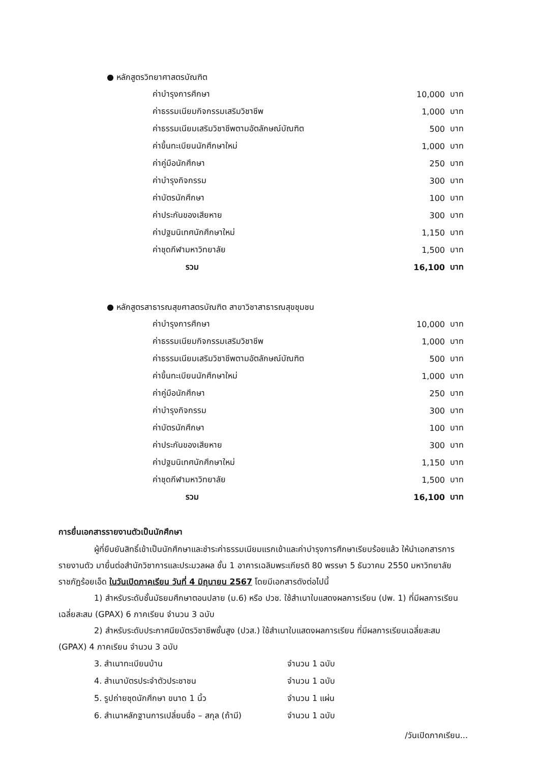● หลักสูตรวิทยาศาสตรบัณฑิต
| ค่าบำรุงการศึกษา | 10,000 | บาท |
| ค่าธรรมเนียมกิจกรรมเสริมวิชาชีพ | 1,000 | บาท |
| ค่าธรรมเนียมเสริมวิชาชีพตามอัตลักษณ์บัณฑิต | 500 | บาท |
| ค่าขึ้นทะเบียนนักศึกษาใหม่ | 1,000 | บาท |
| ค่าคู่มือนักศึกษา | 250 | บาท |
| ค่าบำรุงกิจกรรม | 300 | บาท |
| ค่าบัตรนักศึกษา | 100 | บาท |
| ค่าประกันของเสียหาย | 300 | บาท |
| ค่าปฐมนิเทศนักศึกษาใหม่ | 1,150 | บาท |
| ค่าชุดกีฬามหาวิทยาลัย | 1,500 | บาท |
| รวม | 16,100 | บาท |
● หลักสูตรสาธารณสุขศาสตรบัณฑิต สาขาวิชาสาธารณสุขชุมชน
| ค่าบำรุงการศึกษา | 10,000 | บาท |
| ค่าธรรมเนียมกิจกรรมเสริมวิชาชีพ | 1,000 | บาท |
| ค่าธรรมเนียมเสริมวิชาชีพตามอัตลักษณ์บัณฑิต | 500 | บาท |
| ค่าขึ้นทะเบียนนักศึกษาใหม่ | 1,000 | บาท |
| ค่าคู่มือนักศึกษา | 250 | บาท |
| ค่าบำรุงกิจกรรม | 300 | บาท |
| ค่าบัตรนักศึกษา | 100 | บาท |
| ค่าประกันของเสียหาย | 300 | บาท |
| ค่าปฐมนิเทศนักศึกษาใหม่ | 1,150 | บาท |
| ค่าชุดกีฬามหาวิทยาลัย | 1,500 | บาท |
| รวม | 16,100 | บาท |
การยื่นเอกสารรายงานตัวเป็นนักศึกษา
ผู้ที่ยืนยันสิทธิ์เข้าเป็นนักศึกษาและชำระค่าธรรมเนียมแรกเข้าและค่าบำรุงการศึกษาเรียบร้อยแล้ว ให้นำเอกสารการรายงานตัว มายื่นต่อสำนักวิชาการและประมวลผล ชั้น 1 อาคารเฉลิมพระเกียรติ 80 พรรษา 5 ธันวาคม 2550 มหาวิทยาลัยราชภัฏร้อยเอ็ด ในวันเปิดภาคเรียน วันที่ 4 มิถุนายน 2567 โดยมีเอกสารดังต่อไปนี้
1) สำหรับระดับชั้นมัธยมศึกษาตอนปลาย (ม.6) หรือ ปวช. ใช้สำเนาใบแสดงผลการเรียน (ปพ. 1) ที่มีผลการเรียนเฉลี่ยสะสม (GPAX) 6 ภาคเรียน จำนวน 3 ฉบับ
2) สำหรับระดับประกาศนียบัตรวิชาชีพชั้นสูง (ปวส.) ใช้สำเนาใบแสดงผลการเรียน ที่มีผลการเรียนเฉลี่ยสะสม (GPAX) 4 ภาคเรียน จำนวน 3 ฉบับ
| 3. สำเนาทะเบียนบ้าน | จำนวน 1 ฉบับ |
| 4. สำเนาบัตรประจำตัวประชาชน | จำนวน 1 ฉบับ |
| 5. รูปถ่ายชุดนักศึกษา ขนาด 1 นิ้ว | จำนวน 1 แผ่น |
| 6. สำเนาหลักฐานการเปลี่ยนชื่อ – สกุล (ถ้ามี) | จำนวน 1 ฉบับ |
/วันเปิดภาคเรียน...